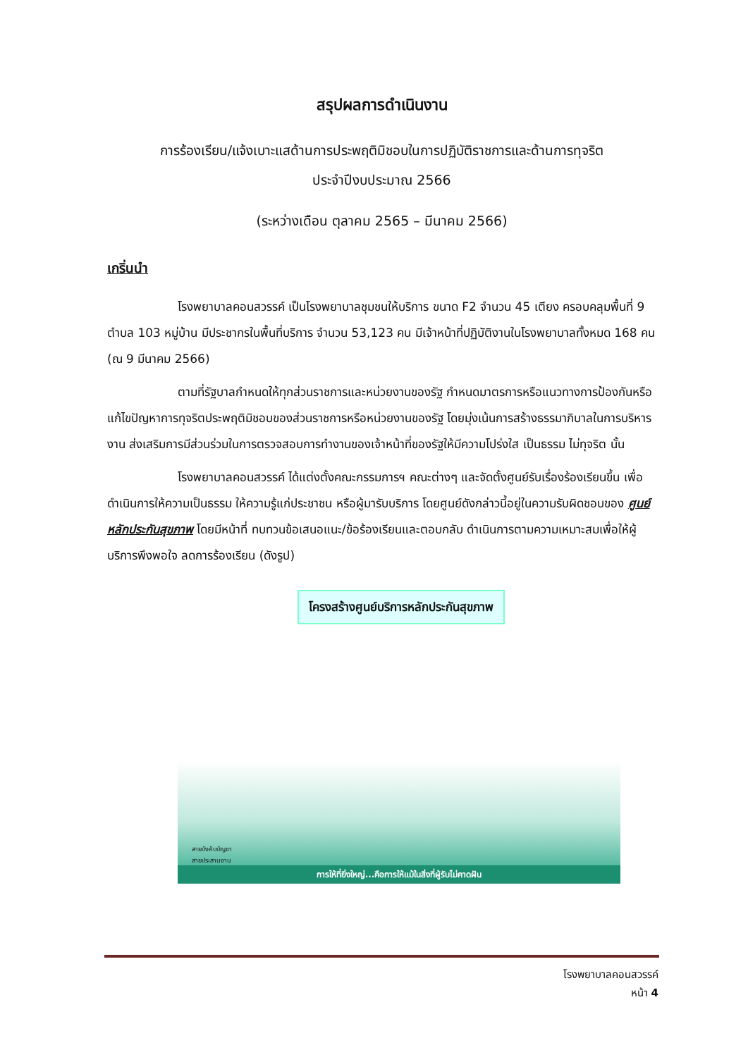สรุปผลการดำเนินงาน
การร้องเรียน/แจ้งเบาะแสด้านการประพฤติมิชอบในการปฏิบัติราชการและด้านการทุจริต
ประจำปีงบประมาณ 2566
(ระหว่างเดือน ตุลาคม 2565 – มีนาคม 2566)
เกริ่นนำ
โรงพยาบาลคอนสวรรค์ เป็นโรงพยาบาลชุมชนให้บริการ ขนาด F2 จำนวน 45 เตียง ครอบคลุมพื้นที่ 9 ตำบล 103 หมู่บ้าน มีประชากรในพื้นที่บริการ จำนวน 53,123 คน มีเจ้าหน้าที่ปฏิบัติงานในโรงพยาบาลทั้งหมด 168 คน (ณ 9 มีนาคม 2566)
ตามที่รัฐบาลกำหนดให้ทุกส่วนราชการและหน่วยงานของรัฐ กำหนดมาตรการหรือแนวทางการป้องกันหรือแก้ไขปัญหาการทุจริตประพฤติมิชอบของส่วนราชการหรือหน่วยงานของรัฐ โดยมุ่งเน้นการสร้างธรรมาภิบาลในการบริหารงาน ส่งเสริมการมีส่วนร่วมในการตรวจสอบการทำงานของเจ้าหน้าที่ของรัฐให้มีความโปร่งใส เป็นธรรม ไม่ทุจริต นั้น
โรงพยาบาลคอนสวรรค์ ได้แต่งตั้งคณะกรรมการฯ คณะต่างๆ และจัดตั้งศูนย์รับเรื่องร้องเรียนขึ้น เพื่อดำเนินการให้ความเป็นธรรม ให้ความรู้แก่ประชาชน หรือผู้มารับบริการ โดยศูนย์ดังกล่าวนี้อยู่ในความรับผิดชอบของ ศูนย์หลักประกันสุขภาพ โดยมีหน้าที่ ทบทวนข้อเสนอแนะ/ข้อร้องเรียนและตอบกลับ ดำเนินการตามความเหมาะสมเพื่อให้ผู้บริการพึงพอใจ ลดการร้องเรียน (ดังรูป)
โครงสร้างศูนย์บริการหลักประกันสุขภาพ
สายบังคับบัญชา
สายประสานงาน
การให้ที่ยิ่งใหญ่...คือการให้แม้ในสิ่งที่ผู้รับไม่คาดฝัน
โรงพยาบาลคอนสวรรค์
หน้า 4